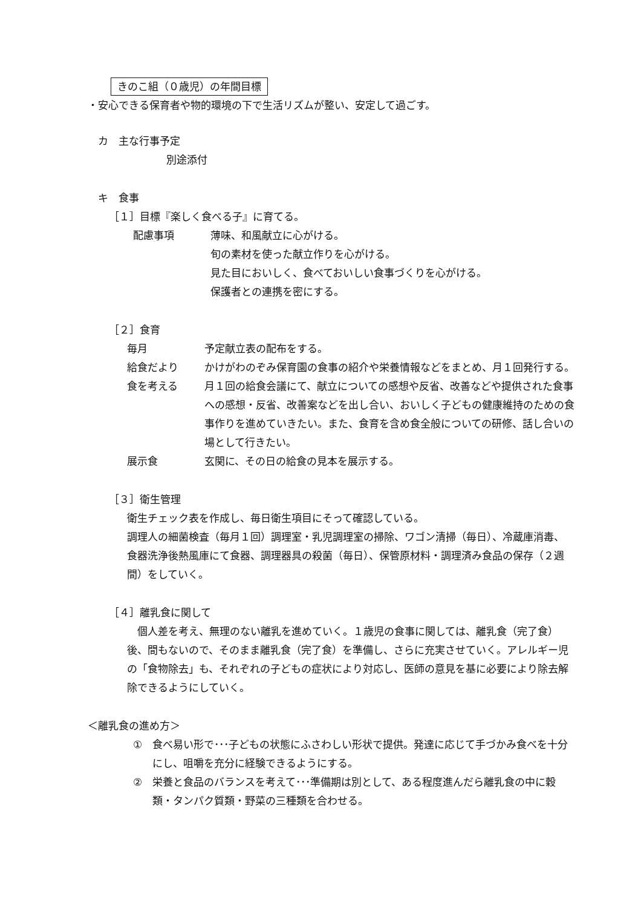きのこ組（０歳児）の年間目標
・安心できる保育者や物的環境の下で生活リズムが整い、安定して過ごす。
カ　主な行事予定
別途添付
キ　食事
［１］目標『楽しく食べる子』に育てる。
配慮事項 薄味、和風献立に心がける。
旬の素材を使った献立作りを心がける。
見た目においしく、食べておいしい食事づくりを心がける。
保護者との連携を密にする。
［２］食育
毎月 予定献立表の配布をする。
給食だより かけがわのぞみ保育園の食事の紹介や栄養情報などをまとめ、月１回発行する。
食を考える 月１回の給食会議にて、献立についての感想や反省、改善などや提供された食事への感想・反省、改善案などを出し合い、おいしく子どもの健康維持のための食事作りを進めていきたい。また、食育を含め食全般についての研修、話し合いの場として行きたい。
展示食 玄関に、その日の給食の見本を展示する。
［３］衛生管理
衛生チェック表を作成し、毎日衛生項目にそって確認している。
調理人の細菌検査（毎月１回）調理室・乳児調理室の掃除、ワゴン清掃（毎日）、冷蔵庫消毒、食器洗浄後熱風庫にて食器、調理器具の殺菌（毎日）、保管原材料・調理済み食品の保存（２週間）をしていく。
［４］離乳食に関して
個人差を考え、無理のない離乳を進めていく。１歳児の食事に関しては、離乳食（完了食）後、間もないので、そのまま離乳食（完了食）を準備し、さらに充実させていく。アレルギー児の「食物除去」も、それぞれの子どもの症状により対応し、医師の意見を基に必要により除去解除できるようにしていく。
＜離乳食の進め方＞
① 食べ易い形で･･･子どもの状態にふさわしい形状で提供。発達に応じて手づかみ食べを十分にし、咀嚼を充分に経験できるようにする。
② 栄養と食品のバランスを考えて･･･準備期は別として、ある程度進んだら離乳食の中に穀類・タンパク質類・野菜の三種類を合わせる。